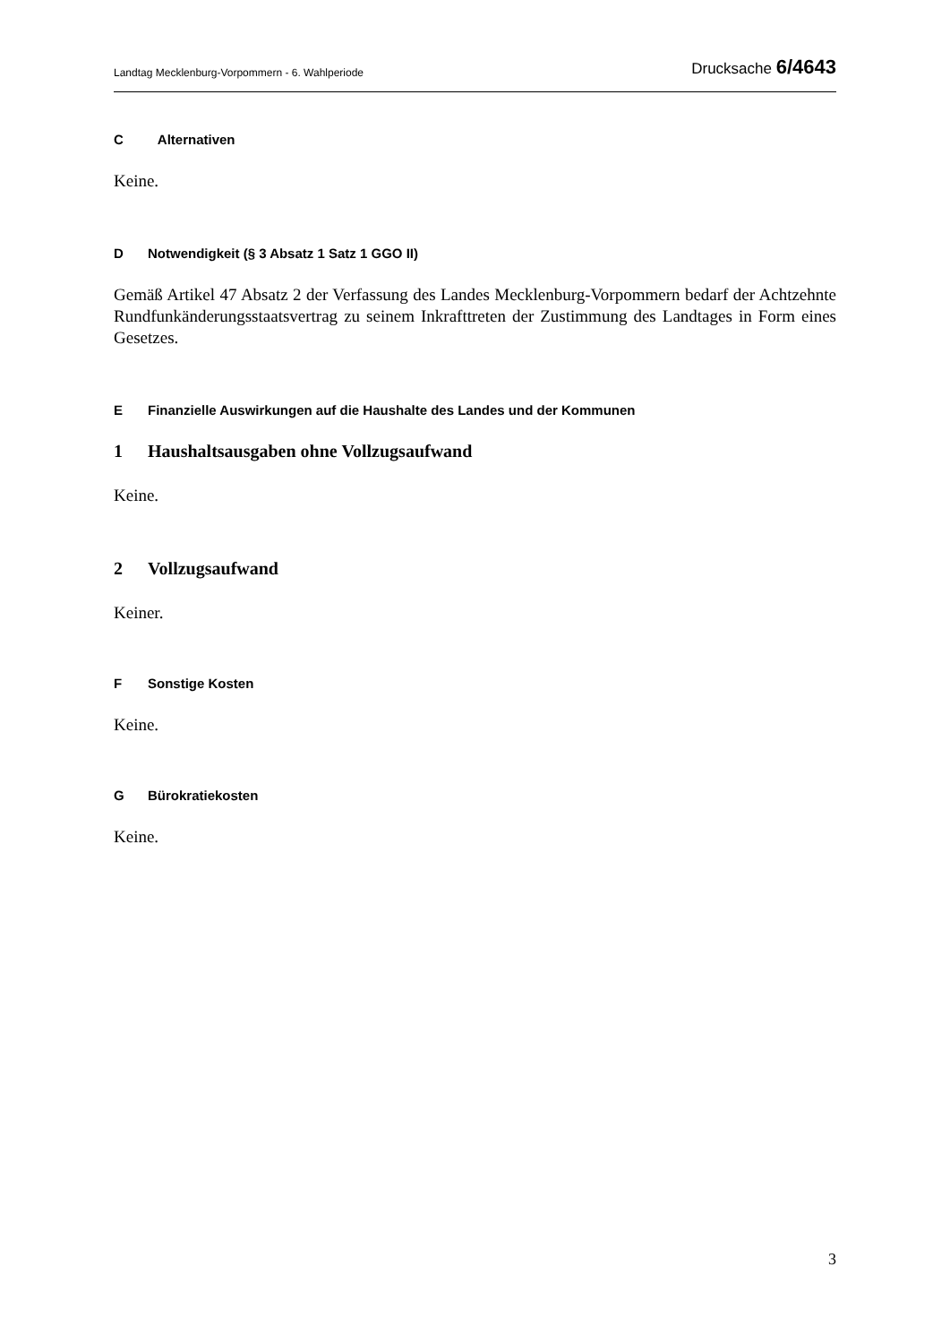Landtag Mecklenburg-Vorpommern - 6. Wahlperiode
Drucksache 6/4643
C Alternativen
Keine.
D Notwendigkeit (§ 3 Absatz 1 Satz 1 GGO II)
Gemäß Artikel 47 Absatz 2 der Verfassung des Landes Mecklenburg-Vorpommern bedarf der Achtzehnte Rundfunkänderungsstaatsvertrag zu seinem Inkrafttreten der Zustimmung des Landtages in Form eines Gesetzes.
E Finanzielle Auswirkungen auf die Haushalte des Landes und der Kommunen
1 Haushaltsausgaben ohne Vollzugsaufwand
Keine.
2 Vollzugsaufwand
Keiner.
F Sonstige Kosten
Keine.
G Bürokratiekosten
Keine.
3